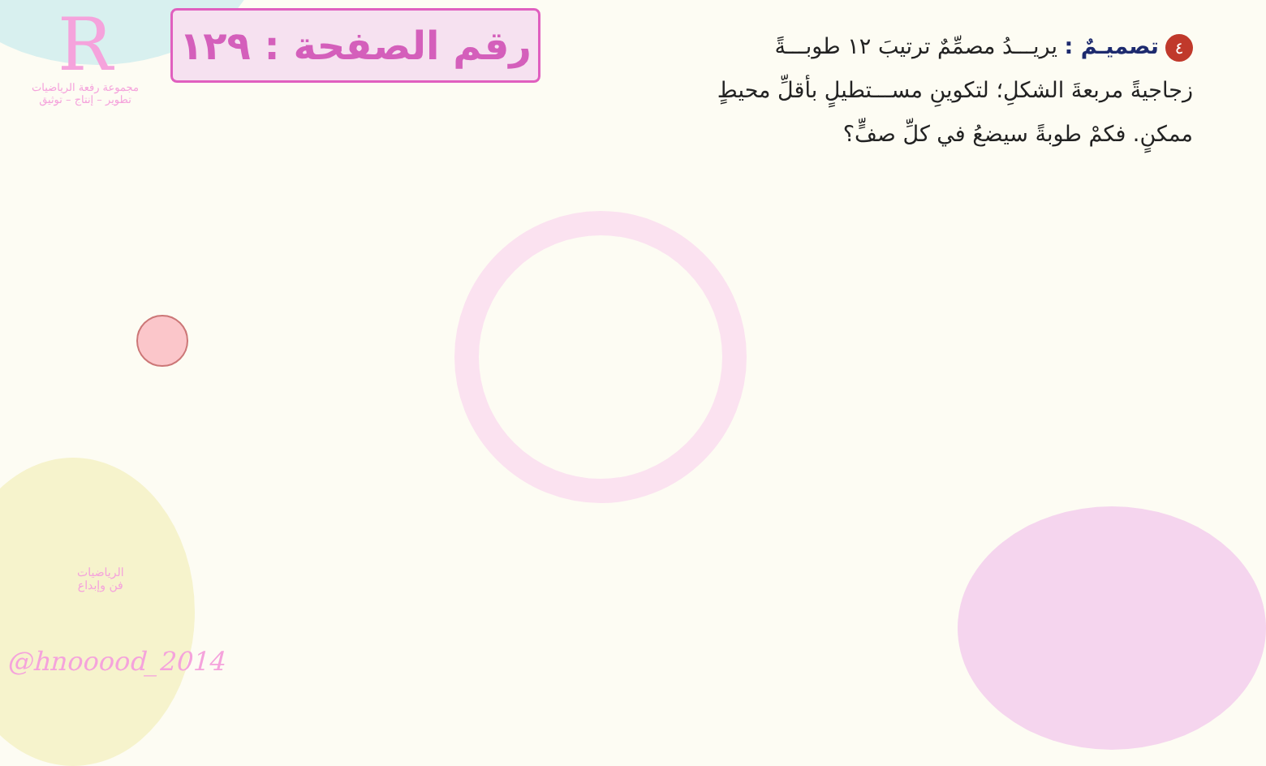R
مجموعة رفعة الرياضيات
تطوير – إنتاج – توثيق
رقم الصفحة : ١٢٩
٤ تصميـمٌ : يريـــدُ مصمِّمٌ ترتيبَ ١٢ طوبـــةً زجاجيةً مربعةَ الشكلِ؛ لتكوينِ مســـتطيلٍ بأقلِّ محيطٍ ممكنٍ. فكمْ طوبةً سيضعُ في كلِّ صفٍّ؟
الرياضيات
فن وإبداع
@hnooood_2014